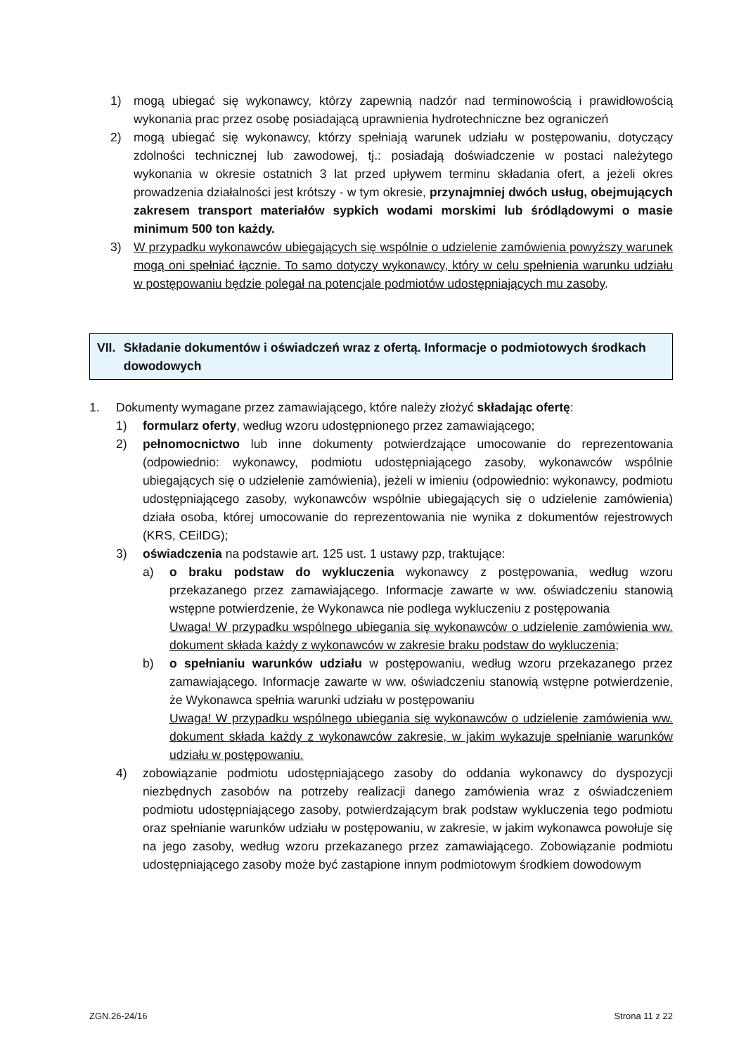1) mogą ubiegać się wykonawcy, którzy zapewnią nadzór nad terminowością i prawidłowością wykonania prac przez osobę posiadającą uprawnienia hydrotechniczne bez ograniczeń
2) mogą ubiegać się wykonawcy, którzy spełniają warunek udziału w postępowaniu, dotyczący zdolności technicznej lub zawodowej, tj.: posiadają doświadczenie w postaci należytego wykonania w okresie ostatnich 3 lat przed upływem terminu składania ofert, a jeżeli okres prowadzenia działalności jest krótszy - w tym okresie, przynajmniej dwóch usług, obejmujących zakresem transport materiałów sypkich wodami morskimi lub śródlądowymi o masie minimum 500 ton każdy.
3) W przypadku wykonawców ubiegających się wspólnie o udzielenie zamówienia powyższy warunek mogą oni spełniać łącznie. To samo dotyczy wykonawcy, który w celu spełnienia warunku udziału w postępowaniu będzie polegał na potencjale podmiotów udostępniających mu zasoby.
VII. Składanie dokumentów i oświadczeń wraz z ofertą. Informacje o podmiotowych środkach dowodowych
1. Dokumenty wymagane przez zamawiającego, które należy złożyć składając ofertę:
1) formularz oferty, według wzoru udostępnionego przez zamawiającego;
2) pełnomocnictwo lub inne dokumenty potwierdzające umocowanie do reprezentowania (odpowiednio: wykonawcy, podmiotu udostępniającego zasoby, wykonawców wspólnie ubiegających się o udzielenie zamówienia), jeżeli w imieniu (odpowiednio: wykonawcy, podmiotu udostępniającego zasoby, wykonawców wspólnie ubiegających się o udzielenie zamówienia) działa osoba, której umocowanie do reprezentowania nie wynika z dokumentów rejestrowych (KRS, CEiIDG);
3) oświadczenia na podstawie art. 125 ust. 1 ustawy pzp, traktujące:
a) o braku podstaw do wykluczenia wykonawcy z postępowania, według wzoru przekazanego przez zamawiającego. Informacje zawarte w ww. oświadczeniu stanowią wstępne potwierdzenie, że Wykonawca nie podlega wykluczeniu z postępowania
Uwaga! W przypadku wspólnego ubiegania się wykonawców o udzielenie zamówienia ww. dokument składa każdy z wykonawców w zakresie braku podstaw do wykluczenia;
b) o spełnianiu warunków udziału w postępowaniu, według wzoru przekazanego przez zamawiającego. Informacje zawarte w ww. oświadczeniu stanowią wstępne potwierdzenie, że Wykonawca spełnia warunki udziału w postępowaniu
Uwaga! W przypadku wspólnego ubiegania się wykonawców o udzielenie zamówienia ww. dokument składa każdy z wykonawców zakresie, w jakim wykazuje spełnianie warunków udziału w postępowaniu.
4) zobowiązanie podmiotu udostępniającego zasoby do oddania wykonawcy do dyspozycji niezbędnych zasobów na potrzeby realizacji danego zamówienia wraz z oświadczeniem podmiotu udostępniającego zasoby, potwierdzającym brak podstaw wykluczenia tego podmiotu oraz spełnianie warunków udziału w postępowaniu, w zakresie, w jakim wykonawca powołuje się na jego zasoby, według wzoru przekazanego przez zamawiającego. Zobowiązanie podmiotu udostępniającego zasoby może być zastąpione innym podmiotowym środkiem dowodowym
ZGN.26-24/16 Strona 11 z 22